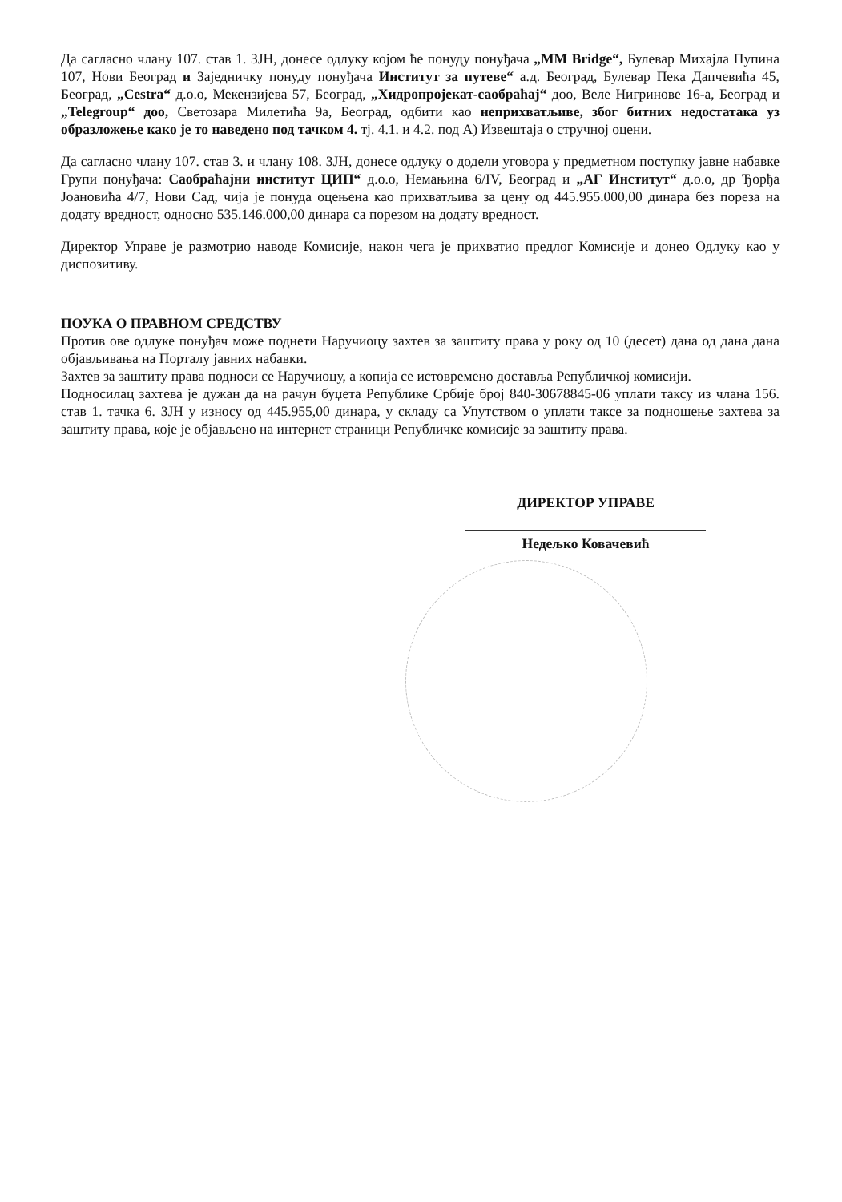Да сагласно члану 107. став 1. ЗЈН, донесе одлуку којом ће понуду понуђача „MM Bridge“, Булевар Михајла Пупина 107, Нови Београд и Заједничку понуду понуђача Институт за путеве“ а.д. Београд, Булевар Пека Дапчевића 45, Београд, „Cestra“ д.о.о, Мекензијева 57, Београд, „Хидропројекат-саобраћај“ доо, Веле Нигринове 16-а, Београд и „Telegroup“ доо, Светозара Милетића 9а, Београд, одбити као неприхватљиве, због битних недостатака уз образложење како је то наведено под тачком 4. тј. 4.1. и 4.2. под А) Извештаја о стручној оцени.
Да сагласно члану 107. став 3. и члану 108. ЗЈН, донесе одлуку о додели уговора у предметном поступку јавне набавке Групи понуђача: Саобраћајни институт ЦИП“ д.о.о, Немањина 6/IV, Београд и „АГ Институт“ д.о.о, др Ђорђа Јоановића 4/7, Нови Сад, чија је понуда оцењена као прихватљива за цену од 445.955.000,00 динара без пореза на додату вредност, односно 535.146.000,00 динара са порезом на додату вредност.
Директор Управе је размотрио наводе Комисије, након чега је прихватио предлог Комисије и донео Одлуку као у диспозитиву.
ПОУКА О ПРАВНОМ СРЕДСТВУ
Против ове одлуке понуђач може поднети Наручиоцу захтев за заштиту права у року од 10 (десет) дана од дана дана објављивања на Порталу јавних набавки.
Захтев за заштиту права подноси се Наручиоцу, а копија се истовремено доставља Републичкој комисији.
Подносилац захтева је дужан да на рачун буџета Републике Србије број 840-30678845-06 уплати таксу из члана 156. став 1. тачка 6. ЗЈН у износу од 445.955,00 динара, у складу са Упутством о уплати таксе за подношење захтева за заштиту права, које је објављено на интернет страници Републичке комисије за заштиту права.
ДИРЕКТОР УПРАВЕ
Недељко Ковачевић